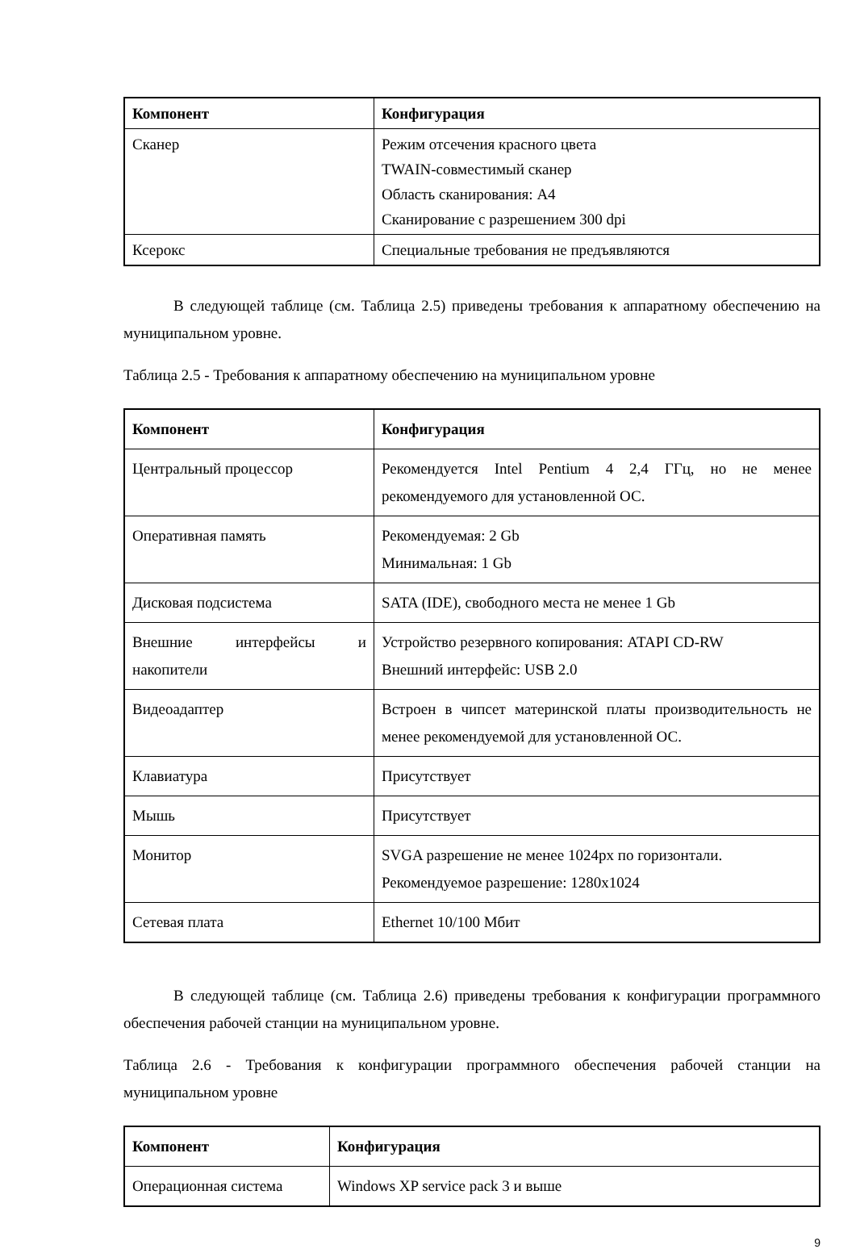| Компонент | Конфигурация |
| --- | --- |
| Сканер | Режим отсечения красного цвета TWAIN-совместимый сканер Область сканирования: А4 Сканирование с разрешением 300 dpi |
| Ксерокс | Специальные требования не предъявляются |
В следующей таблице (см. Таблица 2.5) приведены требования к аппаратному обеспечению на муниципальном уровне.
Таблица 2.5 - Требования к аппаратному обеспечению на муниципальном уровне
| Компонент | Конфигурация |
| --- | --- |
| Центральный процессор | Рекомендуется Intel Pentium 4 2,4 ГГц, но не менее рекомендуемого для установленной ОС. |
| Оперативная память | Рекомендуемая: 2 Gb Минимальная: 1 Gb |
| Дисковая подсистема | SATA (IDE), свободного места не менее 1 Gb |
| Внешние интерфейсы и накопители | Устройство резервного копирования: ATAPI CD-RW Внешний интерфейс: USB 2.0 |
| Видеоадаптер | Встроен в чипсет материнской платы производительность не менее рекомендуемой для установленной ОС. |
| Клавиатура | Присутствует |
| Мышь | Присутствует |
| Монитор | SVGA разрешение не менее 1024px по горизонтали. Рекомендуемое разрешение: 1280x1024 |
| Сетевая плата | Ethernet 10/100 Мбит |
В следующей таблице (см. Таблица 2.6) приведены требования к конфигурации программного обеспечения рабочей станции на муниципальном уровне.
Таблица 2.6 - Требования к конфигурации программного обеспечения рабочей станции на муниципальном уровне
| Компонент | Конфигурация |
| --- | --- |
| Операционная система | Windows XP service pack 3 и выше |
9